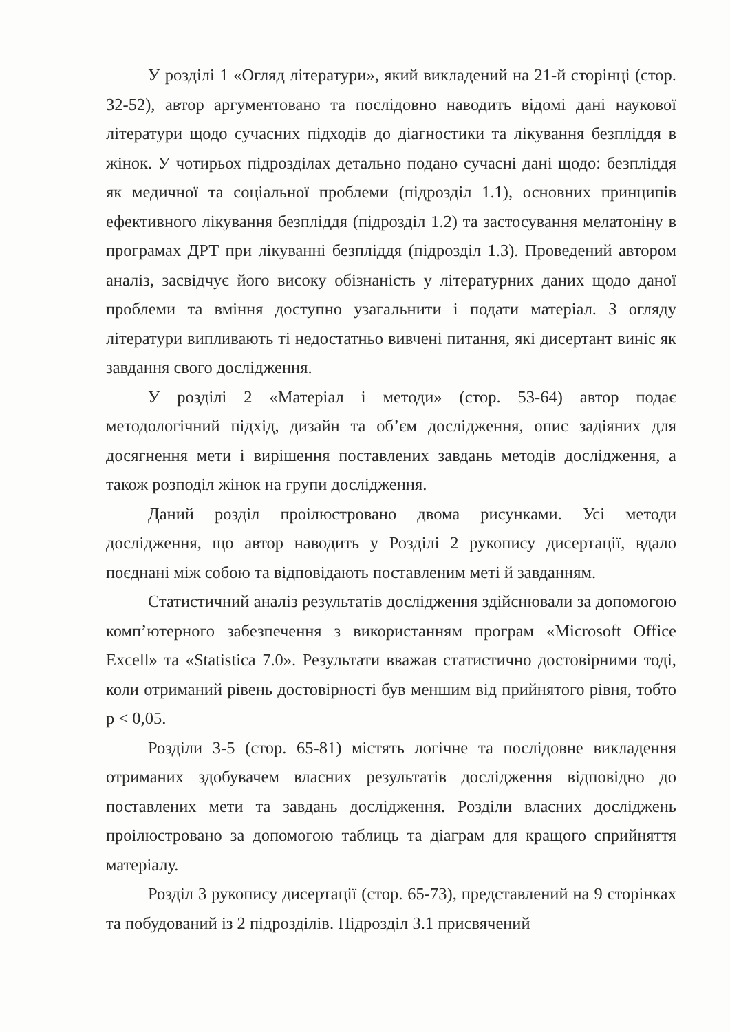У розділі 1 «Огляд літератури», який викладений на 21-й сторінці (стор. 32-52), автор аргументовано та послідовно наводить відомі дані наукової літератури щодо сучасних підходів до діагностики та лікування безпліддя в жінок. У чотирьох підрозділах детально подано сучасні дані щодо: безпліддя як медичної та соціальної проблеми (підрозділ 1.1), основних принципів ефективного лікування безпліддя (підрозділ 1.2) та застосування мелатоніну в програмах ДРТ при лікуванні безпліддя (підрозділ 1.3). Проведений автором аналіз, засвідчує його високу обізнаність у літературних даних щодо даної проблеми та вміння доступно узагальнити і подати матеріал. З огляду літератури випливають ті недостатньо вивчені питання, які дисертант виніс як завдання свого дослідження.
У розділі 2 «Матеріал і методи» (стор. 53-64) автор подає методологічний підхід, дизайн та об’єм дослідження, опис задіяних для досягнення мети і вирішення поставлених завдань методів дослідження, а також розподіл жінок на групи дослідження.
Даний розділ проілюстровано двома рисунками. Усі методи дослідження, що автор наводить у Розділі 2 рукопису дисертації, вдало поєднані між собою та відповідають поставленим меті й завданням.
Статистичний аналіз результатів дослідження здійснювали за допомогою комп’ютерного забезпечення з використанням програм «Microsoft Office Excell» та «Statistica 7.0». Результати вважав статистично достовірними тоді, коли отриманий рівень достовірності був меншим від прийнятого рівня, тобто p < 0,05.
Розділи 3-5 (стор. 65-81) містять логічне та послідовне викладення отриманих здобувачем власних результатів дослідження відповідно до поставлених мети та завдань дослідження. Розділи власних досліджень проілюстровано за допомогою таблиць та діаграм для кращого сприйняття матеріалу.
Розділ 3 рукопису дисертації (стор. 65-73), представлений на 9 сторінках та побудований із 2 підрозділів. Підрозділ 3.1 присвячений